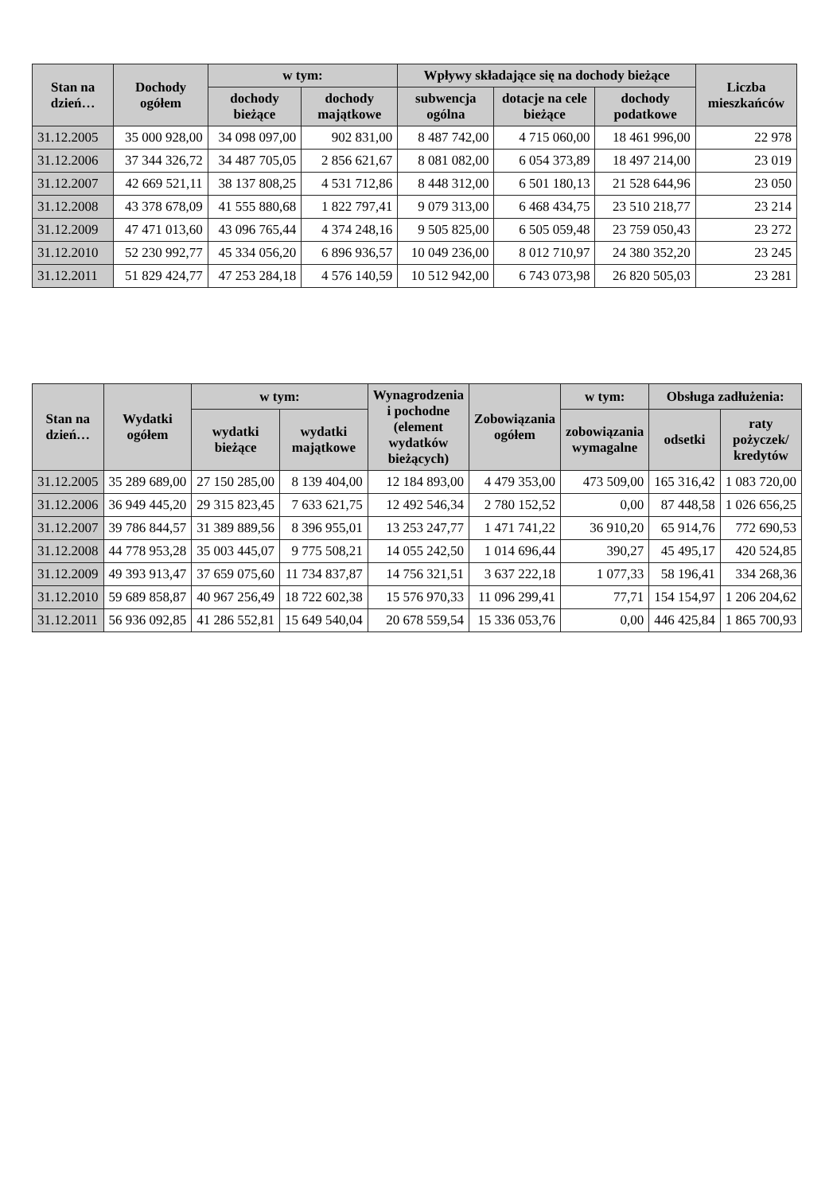| Stan na dzień… | Dochody ogółem | w tym: | | Wpływy składające się na dochody bieżące | | | Liczba mieszkańców |
| --- | --- | --- | --- | --- | --- | --- | --- |
| | | dochody bieżące | dochody majątkowe | subwencja ogólna | dotacje na cele bieżące | dochody podatkowe | |
| 31.12.2005 | 35 000 928,00 | 34 098 097,00 | 902 831,00 | 8 487 742,00 | 4 715 060,00 | 18 461 996,00 | 22 978 |
| 31.12.2006 | 37 344 326,72 | 34 487 705,05 | 2 856 621,67 | 8 081 082,00 | 6 054 373,89 | 18 497 214,00 | 23 019 |
| 31.12.2007 | 42 669 521,11 | 38 137 808,25 | 4 531 712,86 | 8 448 312,00 | 6 501 180,13 | 21 528 644,96 | 23 050 |
| 31.12.2008 | 43 378 678,09 | 41 555 880,68 | 1 822 797,41 | 9 079 313,00 | 6 468 434,75 | 23 510 218,77 | 23 214 |
| 31.12.2009 | 47 471 013,60 | 43 096 765,44 | 4 374 248,16 | 9 505 825,00 | 6 505 059,48 | 23 759 050,43 | 23 272 |
| 31.12.2010 | 52 230 992,77 | 45 334 056,20 | 6 896 936,57 | 10 049 236,00 | 8 012 710,97 | 24 380 352,20 | 23 245 |
| 31.12.2011 | 51 829 424,77 | 47 253 284,18 | 4 576 140,59 | 10 512 942,00 | 6 743 073,98 | 26 820 505,03 | 23 281 |
| Stan na dzień… | Wydatki ogółem | w tym: | | Wynagrodzenia i pochodne (element wydatków bieżących) | Zobowiązania ogółem | w tym: | Obsługa zadłużenia: | |
| --- | --- | --- | --- | --- | --- | --- | --- | --- |
| | | wydatki bieżące | wydatki majątkowe | | | zobowiązania wymagalne | odsetki | raty pożyczek/ kredytów |
| 31.12.2005 | 35 289 689,00 | 27 150 285,00 | 8 139 404,00 | 12 184 893,00 | 4 479 353,00 | 473 509,00 | 165 316,42 | 1 083 720,00 |
| 31.12.2006 | 36 949 445,20 | 29 315 823,45 | 7 633 621,75 | 12 492 546,34 | 2 780 152,52 | 0,00 | 87 448,58 | 1 026 656,25 |
| 31.12.2007 | 39 786 844,57 | 31 389 889,56 | 8 396 955,01 | 13 253 247,77 | 1 471 741,22 | 36 910,20 | 65 914,76 | 772 690,53 |
| 31.12.2008 | 44 778 953,28 | 35 003 445,07 | 9 775 508,21 | 14 055 242,50 | 1 014 696,44 | 390,27 | 45 495,17 | 420 524,85 |
| 31.12.2009 | 49 393 913,47 | 37 659 075,60 | 11 734 837,87 | 14 756 321,51 | 3 637 222,18 | 1 077,33 | 58 196,41 | 334 268,36 |
| 31.12.2010 | 59 689 858,87 | 40 967 256,49 | 18 722 602,38 | 15 576 970,33 | 11 096 299,41 | 77,71 | 154 154,97 | 1 206 204,62 |
| 31.12.2011 | 56 936 092,85 | 41 286 552,81 | 15 649 540,04 | 20 678 559,54 | 15 336 053,76 | 0,00 | 446 425,84 | 1 865 700,93 |